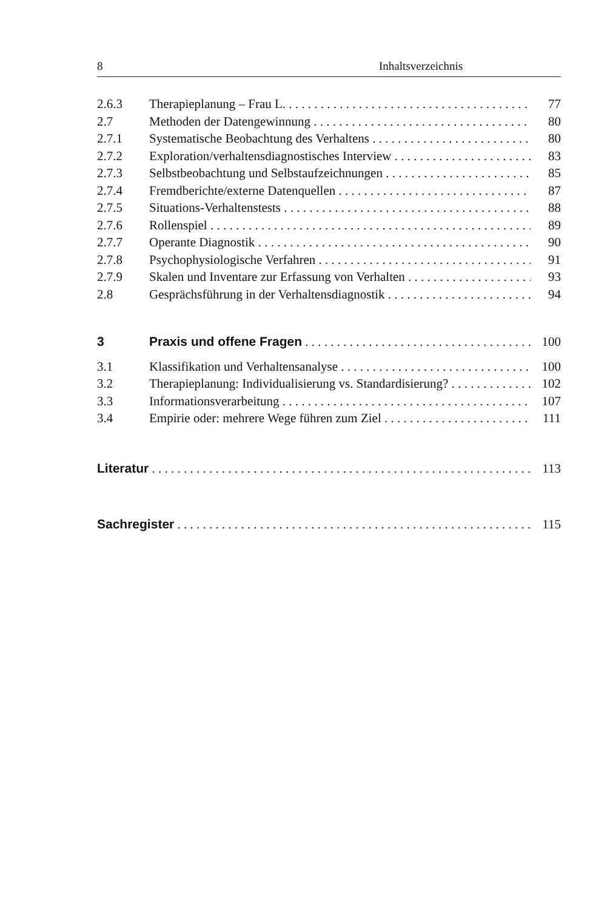8 Inhaltsverzeichnis
2.6.3 Therapieplanung – Frau L. 77
2.7 Methoden der Datengewinnung 80
2.7.1 Systematische Beobachtung des Verhaltens 80
2.7.2 Exploration/verhaltensdiagnostisches Interview 83
2.7.3 Selbstbeobachtung und Selbstaufzeichnungen 85
2.7.4 Fremdberichte/externe Datenquellen 87
2.7.5 Situations-Verhaltenstests 88
2.7.6 Rollenspiel 89
2.7.7 Operante Diagnostik 90
2.7.8 Psychophysiologische Verfahren 91
2.7.9 Skalen und Inventare zur Erfassung von Verhalten 93
2.8 Gesprächsführung in der Verhaltensdiagnostik 94
3 Praxis und offene Fragen 100
3.1 Klassifikation und Verhaltensanalyse 100
3.2 Therapieplanung: Individualisierung vs. Standardisierung? 102
3.3 Informationsverarbeitung 107
3.4 Empirie oder: mehrere Wege führen zum Ziel 111
Literatur 113
Sachregister 115